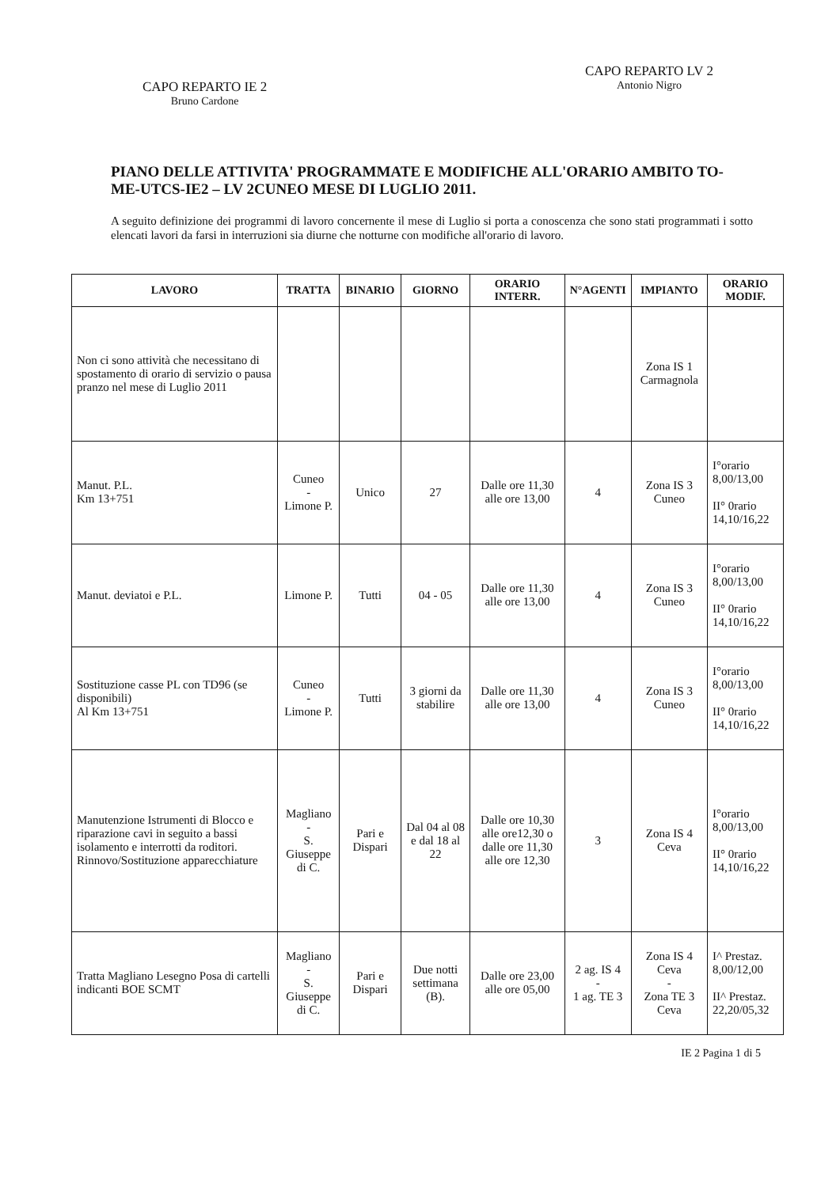CAPO REPARTO IE 2
Bruno Cardone
CAPO REPARTO LV 2
Antonio Nigro
PIANO DELLE ATTIVITA' PROGRAMMATE E MODIFICHE ALL'ORARIO AMBITO TO-ME-UTCS-IE2 – LV 2CUNEO MESE DI LUGLIO 2011.
A seguito definizione dei programmi di lavoro concernente il mese di Luglio si porta a conoscenza che sono stati programmati i sotto elencati lavori da farsi in interruzioni sia diurne che notturne con modifiche all'orario di lavoro.
| LAVORO | TRATTA | BINARIO | GIORNO | ORARIO INTERR. | N°AGENTI | IMPIANTO | ORARIO MODIF. |
| --- | --- | --- | --- | --- | --- | --- | --- |
| Non ci sono attività che necessitano di spostamento di orario di servizio o pausa pranzo nel mese di Luglio 2011 | | | | | | Zona IS 1 Carmagnola | |
| Manut. P.L. Km 13+751 | Cuneo - Limone P. | Unico | 27 | Dalle ore 11,30 alle ore 13,00 | 4 | Zona IS 3 Cuneo | I°orario 8,00/13,00 II° 0rario 14,10/16,22 |
| Manut. deviatoi e P.L. | Limone P. | Tutti | 04 - 05 | Dalle ore 11,30 alle ore 13,00 | 4 | Zona IS 3 Cuneo | I°orario 8,00/13,00 II° 0rario 14,10/16,22 |
| Sostituzione casse PL con TD96 (se disponibili) Al Km 13+751 | Cuneo - Limone P. | Tutti | 3 giorni da stabilire | Dalle ore 11,30 alle ore 13,00 | 4 | Zona IS 3 Cuneo | I°orario 8,00/13,00 II° 0rario 14,10/16,22 |
| Manutenzione Istrumenti di Blocco e riparazione cavi in seguito a bassi isolamento e interrotti da roditori. Rinnovo/Sostituzione apparecchiature | Magliano - S. Giuseppe di C. | Pari e Dispari | Dal 04 al 08 e dal 18 al 22 | Dalle ore 10,30 alle ore12,30 o dalle ore 11,30 alle ore 12,30 | 3 | Zona IS 4 Ceva | I°orario 8,00/13,00 II° 0rario 14,10/16,22 |
| Tratta Magliano Lesegno Posa di cartelli indicanti BOE SCMT | Magliano - S. Giuseppe di C. | Pari e Dispari | Due notti settimana (B). | Dalle ore 23,00 alle ore 05,00 | 2 ag. IS 4 - 1 ag. TE 3 | Zona IS 4 Ceva - Zona TE 3 Ceva | I^ Prestaz. 8,00/12,00 II^ Prestaz. 22,20/05,32 |
IE 2 Pagina 1 di 5